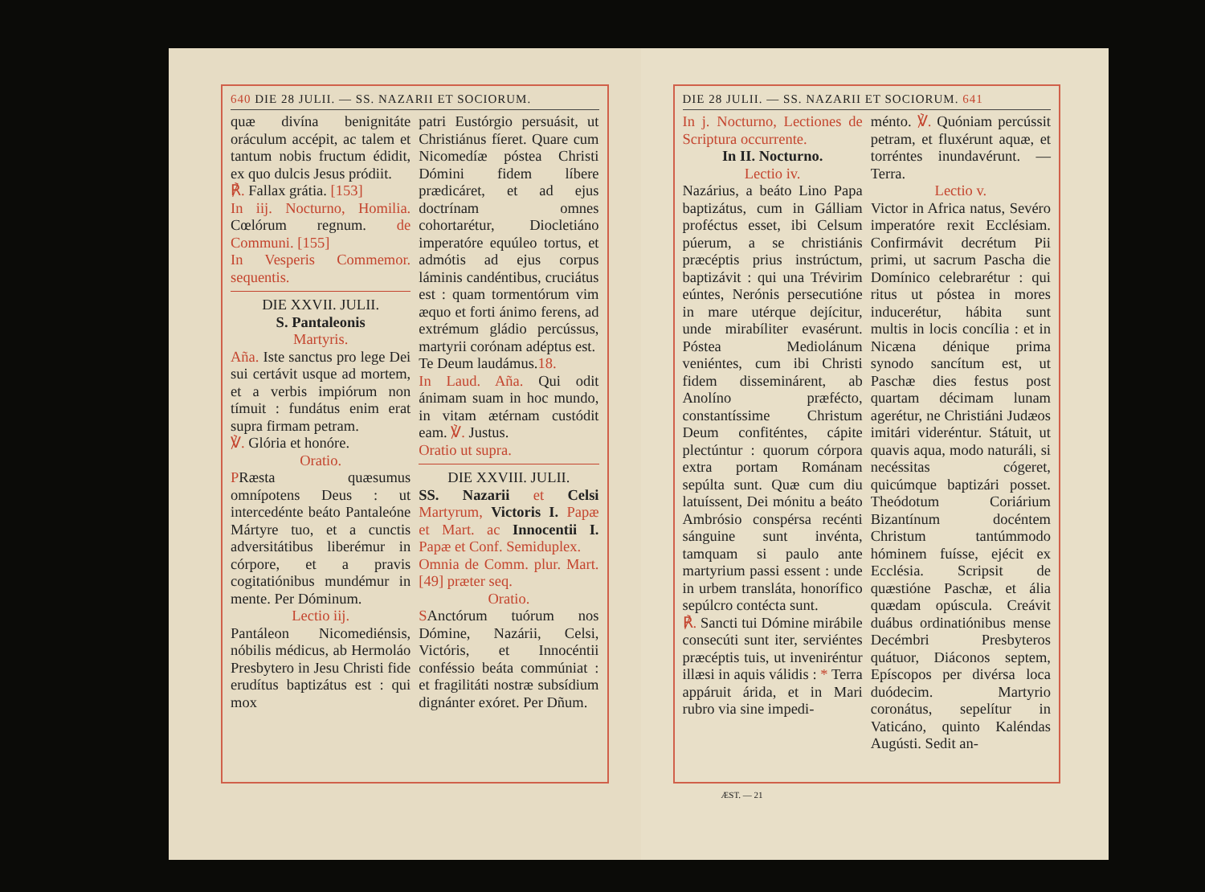640 DIE 28 JULII. — SS. NAZARII ET SOCIORUM.
quæ divína benignitáte oráculum accépit, ac talem et tantum nobis fructum édidit, ex quo dulcis Jesus pródiit.
℟. Fallax grátia. [153]
In iij. Nocturno, Homilia. Cœlórum regnum. de Communi. [155]
In Vesperis Commemor. sequentis.
DIE XXVII. JULII.
S. Pantaleonis
Martyris.
Aña. Iste sanctus pro lege Dei sui certávit usque ad mortem, et a verbis impiórum non tímuit : fundátus enim erat supra firmam petram.
℣. Glória et honóre.
Oratio.
PRæsta quæsumus omnípotens Deus : ut intercedénte beáto Pantaleóne Mártyre tuo, et a cunctis adversitátibus liberémur in córpore, et a pravis cogitatiónibus mundémur in mente. Per Dóminum.
Lectio iij.
Pantáleon Nicomediénsis, nóbilis médicus, ab Hermoláo Presbytero in Jesu Christi fide erudítus baptizátus est : qui mox
patri Eustórgio persuásit, ut Christiánus fíeret. Quare cum Nicomedíæ póstea Christi Dómini fidem líbere prædicáret, et ad ejus doctrínam omnes cohortarétur, Diocletiáno imperatóre equúleo tortus, et admótis ad ejus corpus láminis candéntibus, cruciátus est : quam tormentórum vim æquo et forti ánimo ferens, ad extrémum gládio percússus, martyrii corónam adéptus est.
Te Deum laudámus.18.
In Laud. Aña. Qui odit ánimam suam in hoc mundo, in vitam ætérnam custódit eam. ℣. Justus.
Oratio ut supra.
DIE XXVIII. JULII.
SS. Nazarii et Celsi Martyrum, Victoris I. Papæ et Mart. ac Innocentii I. Papæ et Conf. Semiduplex.
Omnia de Comm. plur. Mart. [49] præter seq.
Oratio.
SAnctórum tuórum nos Dómine, Nazárii, Celsi, Victóris, et Innocéntii conféssio beáta commúniat : et fragilitáti nostræ subsídium dignánter exóret. Per Dñum.
DIE 28 JULII. — SS. NAZARII ET SOCIORUM. 641
In j. Nocturno, Lectiones de Scriptura occurrente.
In II. Nocturno.
Lectio iv.
Nazárius, a beáto Lino Papa baptizátus, cum in Gálliam proféctus esset, ibi Celsum púerum, a se christiánis præcéptis prius instrúctum, baptizávit : qui una Trévirim eúntes, Nerónis persecutióne in mare utérque dejícitur, unde mirabíliter evasérunt. Póstea Mediolánum veniéntes, cum ibi Christi fidem disseminárent, ab Anolíno præfécto, constantíssime Christum Deum confiténtes, cápite plectúntur : quorum córpora extra portam Románam sepúlta sunt. Quæ cum diu latuíssent, Dei mónitu a beáto Ambrósio conspérsa recénti sánguine sunt invénta, tamquam si paulo ante martyrium passi essent : unde in urbem transláta, honorífico sepúlcro contécta sunt.
℟. Sancti tui Dómine mirábile consecúti sunt iter, serviéntes præcéptis tuis, ut inveniréntur illæsi in aquis válidis : * Terra appáruit árida, et in Mari rubro via sine impedi-
ménto. ℣. Quóniam percússit petram, et fluxérunt aquæ, et torréntes inundavérunt. — Terra.
Lectio v.
Victor in Africa natus, Sevéro imperatóre rexit Ecclésiam. Confirmávit decrétum Pii primi, ut sacrum Pascha die Domínico celebrarétur : qui ritus ut póstea in mores induceré­tur, hábita sunt multis in locis concília : et in Nicæna dénique prima synodo sancítum est, ut Paschæ dies festus post quartam décimam lunam agerétur, ne Christiáni Judæos imitári videréntur. Státuit, ut quavis aqua, modo naturáli, si necéssitas cógeret, quicúmque baptizári posset. Theódotum Coriárium Bizantínum docéntem Christum tantúmmodo hóminem fuísse, ejécit ex Ecclésia. Scripsit de quæstióne Paschæ, et ália quædam opúscula. Creávit duábus ordinatiónibus mense Decémbri Presbyteros quátuor, Diáconos septem, Epíscopos per divérsa loca duódecim. Martyrio coronátus, sepelítur in Vaticáno, quinto Kaléndas Augústi. Sedit an-
ÆST. — 21